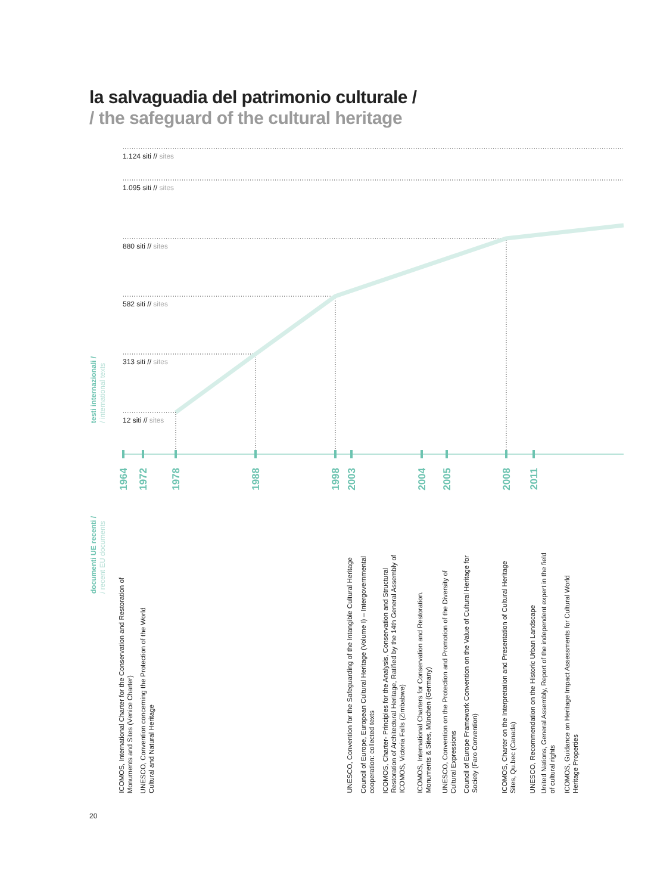la salvaguadia del patrimonio culturale /
/ the safeguard of the cultural heritage
testi internazionali /
/ international texts
1.124 siti // sites
1.095 siti // sites
880 siti // sites
582 siti // sites
313 siti // sites
12 siti // sites
1964 1972 1978 1988 1998 2003 2004 2005 2008 2011
documenti UE recenti /
/ recent EU documents
ICOMOS, International Charter for the Conservation and Restoration of
Monuments and Sites (Venice Charter)
UNESCO, Convention concerning the Protection of the World
Cultural and Natural Heritage
UNESCO, Convention for the Safeguarding of the Intangible Cultural Heritage
Council of Europe, European Cultural Heritage (Volume I) – Intergovernmental
cooperation: collected texts
ICOMOS, Charter- Principles for the Analysis, Conservation and Structural
Restoration of Architectural Heritage, Ratified by the 14th General Assembly of
ICOMOS, Victoria Falls (Zimbabwe)
ICOMOS, International Charters for Conservation and Restoration.
Monuments & Sites, München (Germany)
UNESCO, Convention on the Protection and Promotion of the Diversity of
Cultural Expressions
Council of Europe Framework Convention on the Value of Cultural Heritage for
Society (Faro Convention)
ICOMOS, Charter on the Interpretation and Presentation of Cultural Heritage
Sites, Qu.bec (Canada)
UNESCO, Recommendation on the Historic Urban Landscape
United Nations, General Assembly, Report of the independent expert in the field
of cultural rights
ICOMOS, Guidance on Heritage Impact Assessments for Cultural World
Heritage Properties
20